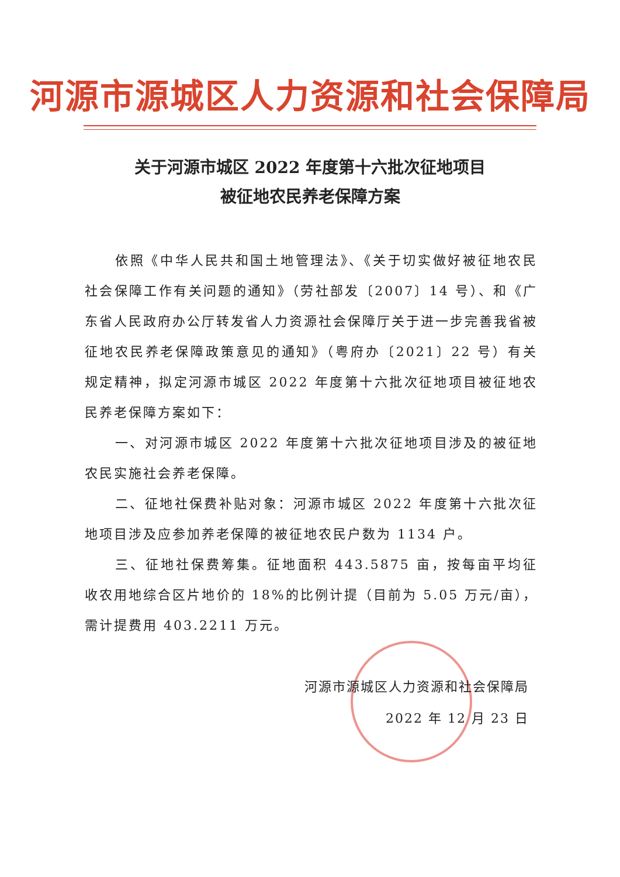河源市源城区人力资源和社会保障局
关于河源市城区 2022 年度第十六批次征地项目
被征地农民养老保障方案
依照《中华人民共和国土地管理法》、《关于切实做好被征地农民社会保障工作有关问题的通知》（劳社部发〔2007〕14 号）、和《广东省人民政府办公厅转发省人力资源社会保障厅关于进一步完善我省被征地农民养老保障政策意见的通知》（粤府办〔2021〕22 号）有关规定精神，拟定河源市城区 2022 年度第十六批次征地项目被征地农民养老保障方案如下：
一、对河源市城区 2022 年度第十六批次征地项目涉及的被征地农民实施社会养老保障。
二、征地社保费补贴对象：河源市城区 2022 年度第十六批次征地项目涉及应参加养老保障的被征地农民户数为 1134 户。
三、征地社保费筹集。征地面积 443.5875 亩，按每亩平均征收农用地综合区片地价的 18%的比例计提（目前为 5.05 万元/亩），需计提费用 403.2211 万元。
河源市源城区人力资源和社会保障局
2022 年 12 月 23 日